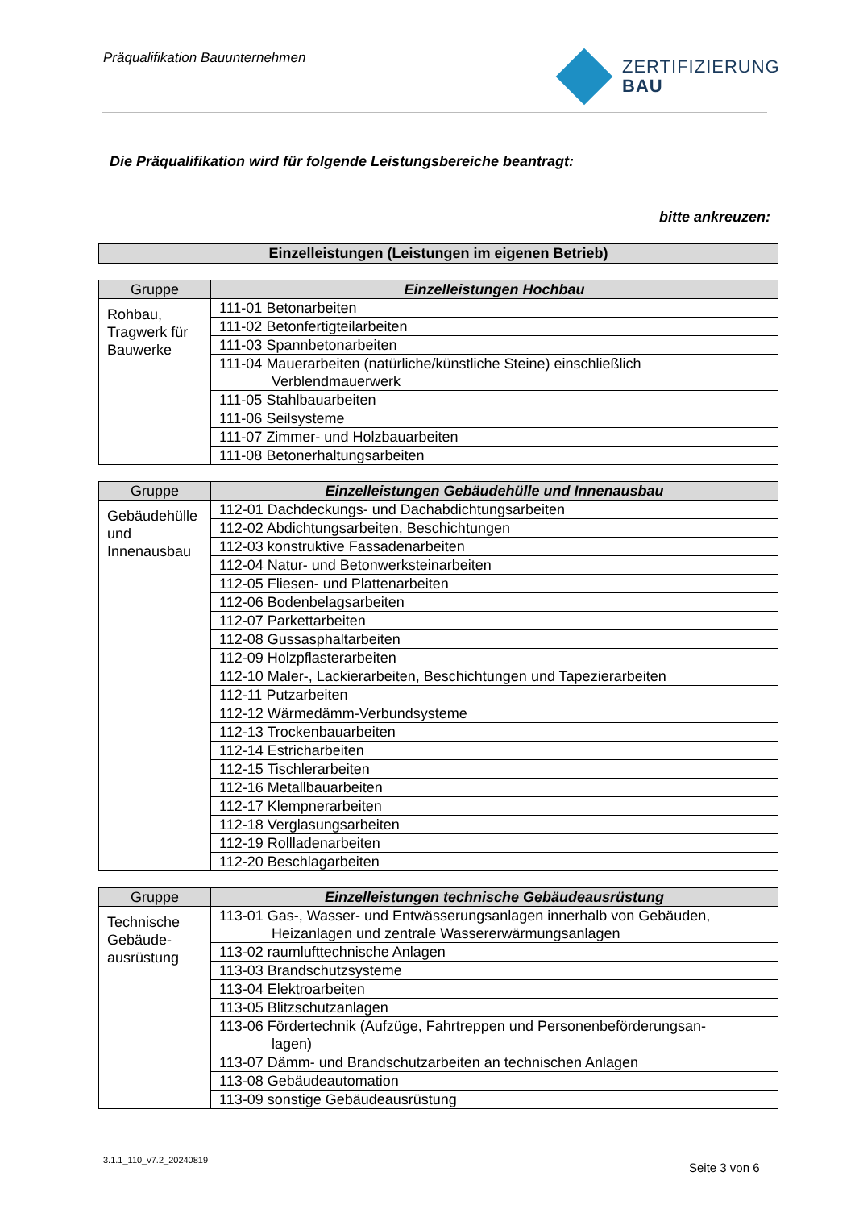Präqualifikation Bauunternehmen
ZERTIFIZIERUNG
BAU
Die Präqualifikation wird für folgende Leistungsbereiche beantragt:
bitte ankreuzen:
Einzelleistungen (Leistungen im eigenen Betrieb)
| Gruppe | Einzelleistungen Hochbau | |
| --- | --- | --- |
| Rohbau, Tragwerk für Bauwerke | 111-01 Betonarbeiten | |
| | 111-02 Betonfertigteilarbeiten | |
| | 111-03 Spannbetonarbeiten | |
| | 111-04 Mauerarbeiten (natürliche/künstliche Steine) einschließlich Verblendmauerwerk | |
| | 111-05 Stahlbauarbeiten | |
| | 111-06 Seilsysteme | |
| | 111-07 Zimmer- und Holzbauarbeiten | |
| | 111-08 Betonerhaltungsarbeiten | |
| Gruppe | Einzelleistungen Gebäudehülle und Innenausbau | |
| --- | --- | --- |
| Gebäudehülle und Innenausbau | 112-01 Dachdeckungs- und Dachabdichtungsarbeiten | |
| | 112-02 Abdichtungsarbeiten, Beschichtungen | |
| | 112-03 konstruktive Fassadenarbeiten | |
| | 112-04 Natur- und Betonwerksteinarbeiten | |
| | 112-05 Fliesen- und Plattenarbeiten | |
| | 112-06 Bodenbelagsarbeiten | |
| | 112-07 Parkettarbeiten | |
| | 112-08 Gussasphaltarbeiten | |
| | 112-09 Holzpflasterarbeiten | |
| | 112-10 Maler-, Lackierarbeiten, Beschichtungen und Tapezierarbeiten | |
| | 112-11 Putzarbeiten | |
| | 112-12 Wärmedämm-Verbundsysteme | |
| | 112-13 Trockenbauarbeiten | |
| | 112-14 Estricharbeiten | |
| | 112-15 Tischlerarbeiten | |
| | 112-16 Metallbauarbeiten | |
| | 112-17 Klempnerarbeiten | |
| | 112-18 Verglasungsarbeiten | |
| | 112-19 Rollladenarbeiten | |
| | 112-20 Beschlagarbeiten | |
| Gruppe | Einzelleistungen technische Gebäudeausrüstung | |
| --- | --- | --- |
| Technische Gebäude-ausrüstung | 113-01 Gas-, Wasser- und Entwässerungsanlagen innerhalb von Gebäuden, Heizanlagen und zentrale Wassererwärmungsanlagen | |
| | 113-02 raumlufttechnische Anlagen | |
| | 113-03 Brandschutzsysteme | |
| | 113-04 Elektroarbeiten | |
| | 113-05 Blitzschutzanlagen | |
| | 113-06 Fördertechnik (Aufzüge, Fahrtreppen und Personenbeförderungsan- lagen) | |
| | 113-07 Dämm- und Brandschutzarbeiten an technischen Anlagen | |
| | 113-08 Gebäudeautomation | |
| | 113-09 sonstige Gebäudeausrüstung | |
3.1.1_110_v7.2_20240819
Seite 3 von 6